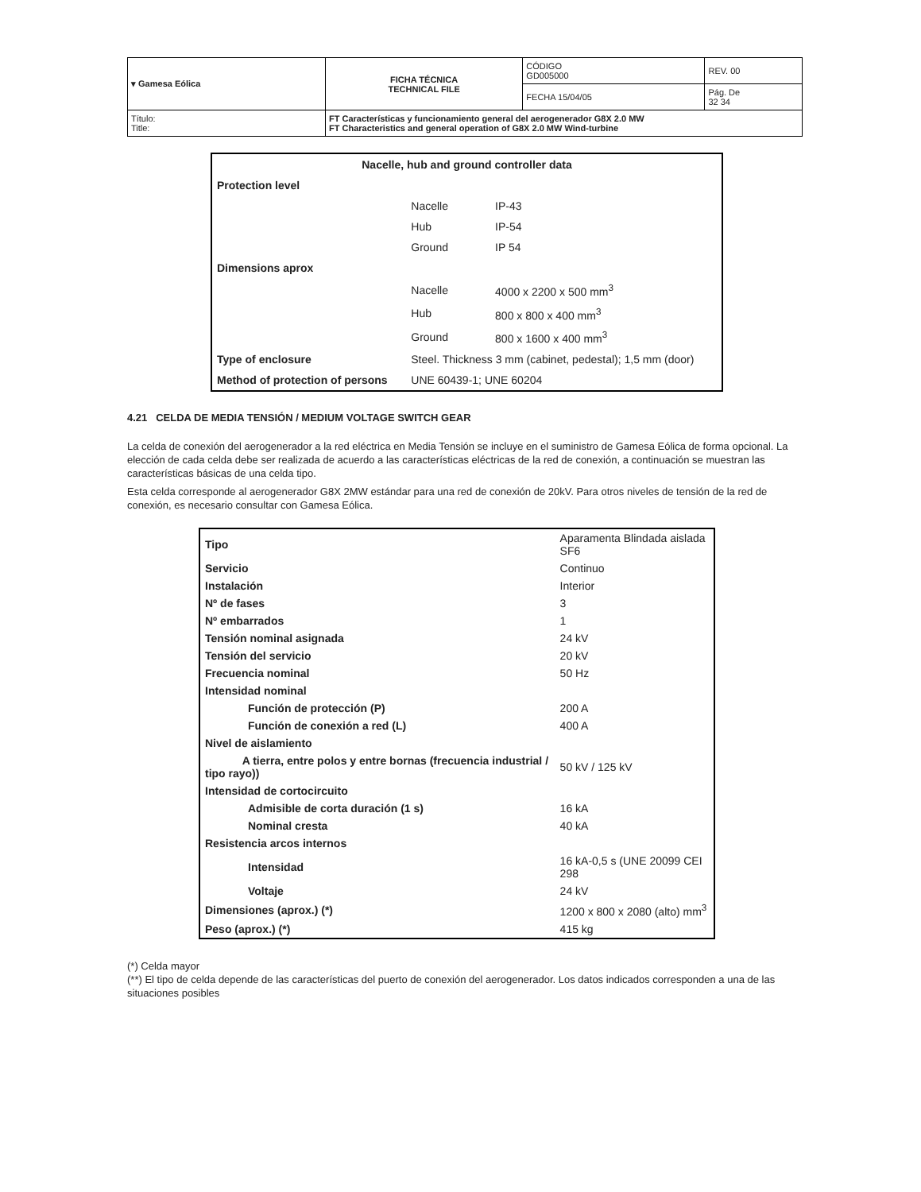| ▾ Gamesa Eólica | FICHA TÉCNICA TECHNICAL FILE | CÓDIGO GD005000 | REV. 00 |
| | | FECHA 15/04/05 | Pág. De 32 34 |
| Título: Title: | FT Características y funcionamiento general del aerogenerador G8X 2.0 MW FT Characteristics and general operation of G8X 2.0 MW Wind-turbine | | |
| Nacelle, hub and ground controller data | | |
| Protection level | | |
| | Nacelle | IP-43 |
| | Hub | IP-54 |
| | Ground | IP 54 |
| Dimensions aprox | | |
| | Nacelle | 4000 x 2200 x 500 mm<sup>3</sup> |
| | Hub | 800 x 800 x 400 mm<sup>3</sup> |
| | Ground | 800 x 1600 x 400 mm<sup>3</sup> |
| Type of enclosure | Steel. Thickness 3 mm (cabinet, pedestal); 1,5 mm (door) | |
| Method of protection of persons | UNE 60439-1; UNE 60204 | |
4.21 CELDA DE MEDIA TENSIÓN / MEDIUM VOLTAGE SWITCH GEAR
La celda de conexión del aerogenerador a la red eléctrica en Media Tensión se incluye en el suministro de Gamesa Eólica de forma opcional. La elección de cada celda debe ser realizada de acuerdo a las características eléctricas de la red de conexión, a continuación se muestran las características básicas de una celda tipo.
Esta celda corresponde al aerogenerador G8X 2MW estándar para una red de conexión de 20kV. Para otros niveles de tensión de la red de conexión, es necesario consultar con Gamesa Eólica.
| Tipo | Aparamenta Blindada aislada SF6 |
| Servicio | Continuo |
| Instalación | Interior |
| Nº de fases | 3 |
| Nº embarrados | 1 |
| Tensión nominal asignada | 24 kV |
| Tensión del servicio | 20 kV |
| Frecuencia nominal | 50 Hz |
| Intensidad nominal | |
| Función de protección (P) | 200 A |
| Función de conexión a red (L) | 400 A |
| Nivel de aislamiento | |
| A tierra, entre polos y entre bornas (frecuencia industrial / tipo rayo)) | 50 kV / 125 kV |
| Intensidad de cortocircuito | |
| Admisible de corta duración (1 s) | 16 kA |
| Nominal cresta | 40 kA |
| Resistencia arcos internos | |
| Intensidad | 16 kA-0,5 s (UNE 20099 CEI 298 |
| Voltaje | 24 kV |
| Dimensiones (aprox.) (*) | 1200 x 800 x 2080 (alto) mm<sup>3</sup> |
| Peso (aprox.) (*) | 415 kg |
(*) Celda mayor
(**) El tipo de celda depende de las características del puerto de conexión del aerogenerador. Los datos indicados corresponden a una de las situaciones posibles